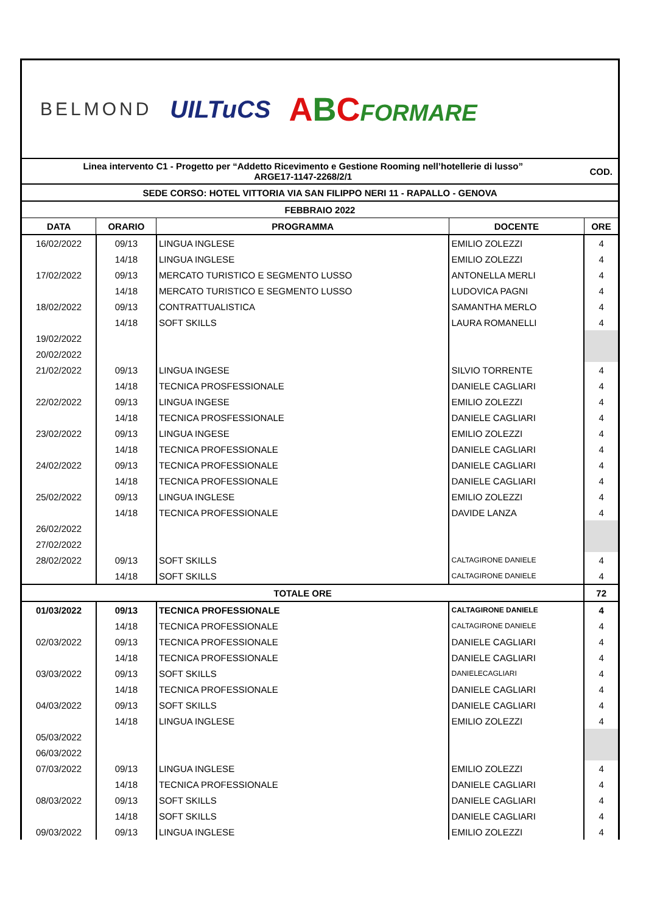BELMOND
UILTuCS
ABCFORMARE
| Linea intervento C1 - Progetto per “Addetto Ricevimento e Gestione Rooming nell’hotellerie di lusso” ARGE17-1147-2268/2/1 | | | | COD. |
| SEDE CORSO: HOTEL VITTORIA VIA SAN FILIPPO NERI 11 - RAPALLO - GENOVA | | | | |
| FEBBRAIO 2022 | | | | |
| DATA | ORARIO | PROGRAMMA | DOCENTE | ORE |
| 16/02/2022 | 09/13 | LINGUA INGLESE | EMILIO ZOLEZZI | 4 |
| | 14/18 | LINGUA INGLESE | EMILIO ZOLEZZI | 4 |
| 17/02/2022 | 09/13 | MERCATO TURISTICO E SEGMENTO LUSSO | ANTONELLA MERLI | 4 |
| | 14/18 | MERCATO TURISTICO E SEGMENTO LUSSO | LUDOVICA PAGNI | 4 |
| 18/02/2022 | 09/13 | CONTRATTUALISTICA | SAMANTHA MERLO | 4 |
| | 14/18 | SOFT SKILLS | LAURA ROMANELLI | 4 |
| 19/02/2022 | | | | |
| 20/02/2022 | | | | |
| 21/02/2022 | 09/13 | LINGUA INGESE | SILVIO TORRENTE | 4 |
| | 14/18 | TECNICA PROSFESSIONALE | DANIELE CAGLIARI | 4 |
| 22/02/2022 | 09/13 | LINGUA INGESE | EMILIO ZOLEZZI | 4 |
| | 14/18 | TECNICA PROSFESSIONALE | DANIELE CAGLIARI | 4 |
| 23/02/2022 | 09/13 | LINGUA INGESE | EMILIO ZOLEZZI | 4 |
| | 14/18 | TECNICA PROFESSIONALE | DANIELE CAGLIARI | 4 |
| 24/02/2022 | 09/13 | TECNICA PROFESSIONALE | DANIELE CAGLIARI | 4 |
| | 14/18 | TECNICA PROFESSIONALE | DANIELE CAGLIARI | 4 |
| 25/02/2022 | 09/13 | LINGUA INGLESE | EMILIO ZOLEZZI | 4 |
| | 14/18 | TECNICA PROFESSIONALE | DAVIDE LANZA | 4 |
| 26/02/2022 | | | | |
| 27/02/2022 | | | | |
| 28/02/2022 | 09/13 | SOFT SKILLS | CALTAGIRONE DANIELE | 4 |
| | 14/18 | SOFT SKILLS | CALTAGIRONE DANIELE | 4 |
| TOTALE ORE | | | | 72 |
| 01/03/2022 | 09/13 | TECNICA PROFESSIONALE | CALTAGIRONE DANIELE | 4 |
| | 14/18 | TECNICA PROFESSIONALE | CALTAGIRONE DANIELE | 4 |
| 02/03/2022 | 09/13 | TECNICA PROFESSIONALE | DANIELE CAGLIARI | 4 |
| | 14/18 | TECNICA PROFESSIONALE | DANIELE CAGLIARI | 4 |
| 03/03/2022 | 09/13 | SOFT SKILLS | DANIELECAGLIARI | 4 |
| | 14/18 | TECNICA PROFESSIONALE | DANIELE CAGLIARI | 4 |
| 04/03/2022 | 09/13 | SOFT SKILLS | DANIELE CAGLIARI | 4 |
| | 14/18 | LINGUA INGLESE | EMILIO ZOLEZZI | 4 |
| 05/03/2022 | | | | |
| 06/03/2022 | | | | |
| 07/03/2022 | 09/13 | LINGUA INGLESE | EMILIO ZOLEZZI | 4 |
| | 14/18 | TECNICA PROFESSIONALE | DANIELE CAGLIARI | 4 |
| 08/03/2022 | 09/13 | SOFT SKILLS | DANIELE CAGLIARI | 4 |
| | 14/18 | SOFT SKILLS | DANIELE CAGLIARI | 4 |
| 09/03/2022 | 09/13 | LINGUA INGLESE | EMILIO ZOLEZZI | 4 |